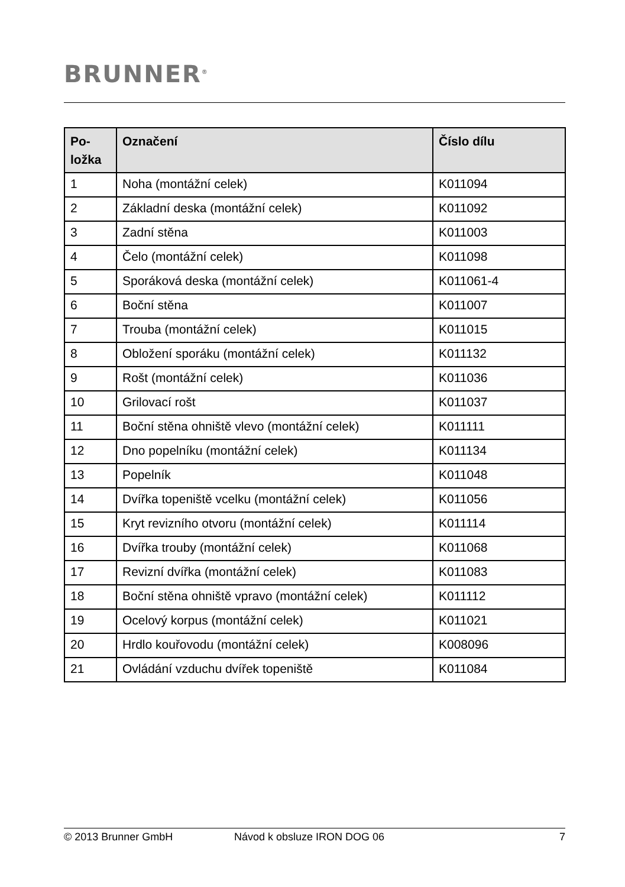BRUNNER<sup>®</sup>
| Po- ložka | Označení | Číslo dílu |
| --- | --- | --- |
| 1 | Noha (montážní celek) | K011094 |
| 2 | Základní deska (montážní celek) | K011092 |
| 3 | Zadní stěna | K011003 |
| 4 | Čelo (montážní celek) | K011098 |
| 5 | Sporáková deska (montážní celek) | K011061-4 |
| 6 | Boční stěna | K011007 |
| 7 | Trouba (montážní celek) | K011015 |
| 8 | Obložení sporáku (montážní celek) | K011132 |
| 9 | Rošt (montážní celek) | K011036 |
| 10 | Grilovací rošt | K011037 |
| 11 | Boční stěna ohniště vlevo (montážní celek) | K011111 |
| 12 | Dno popelníku (montážní celek) | K011134 |
| 13 | Popelník | K011048 |
| 14 | Dvířka topeniště vcelku (montážní celek) | K011056 |
| 15 | Kryt revizního otvoru (montážní celek) | K011114 |
| 16 | Dvířka trouby (montážní celek) | K011068 |
| 17 | Revizní dvířka (montážní celek) | K011083 |
| 18 | Boční stěna ohniště vpravo (montážní celek) | K011112 |
| 19 | Ocelový korpus (montážní celek) | K011021 |
| 20 | Hrdlo kouřovodu (montážní celek) | K008096 |
| 21 | Ovládání vzduchu dvířek topeniště | K011084 |
© 2013 Brunner GmbH Návod k obsluze IRON DOG 06 7